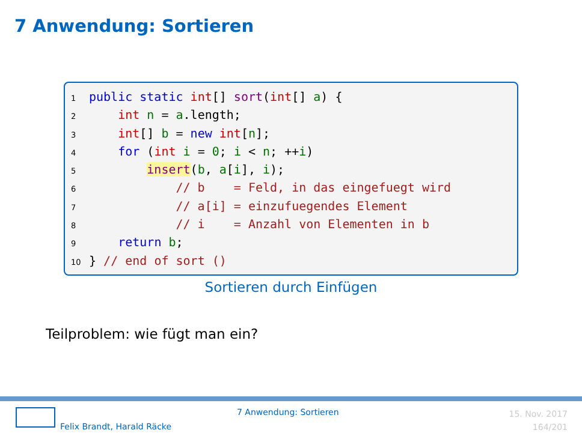7 Anwendung: Sortieren
1 public static int[] sort(int[] a) {
2 int n = a.length;
3 int[] b = new int[n];
4 for (int i = 0; i < n; ++i)
5 insert(b, a[i], i);
6 // b = Feld, in das eingefuegt wird
7 // a[i] = einzufuegendes Element
8 // i = Anzahl von Elementen in b
9 return b;
10 } // end of sort ()
Sortieren durch Einfügen
Teilproblem: wie fügt man ein?
7 Anwendung: Sortieren
Felix Brandt, Harald Räcke
15. Nov. 2017
164/201